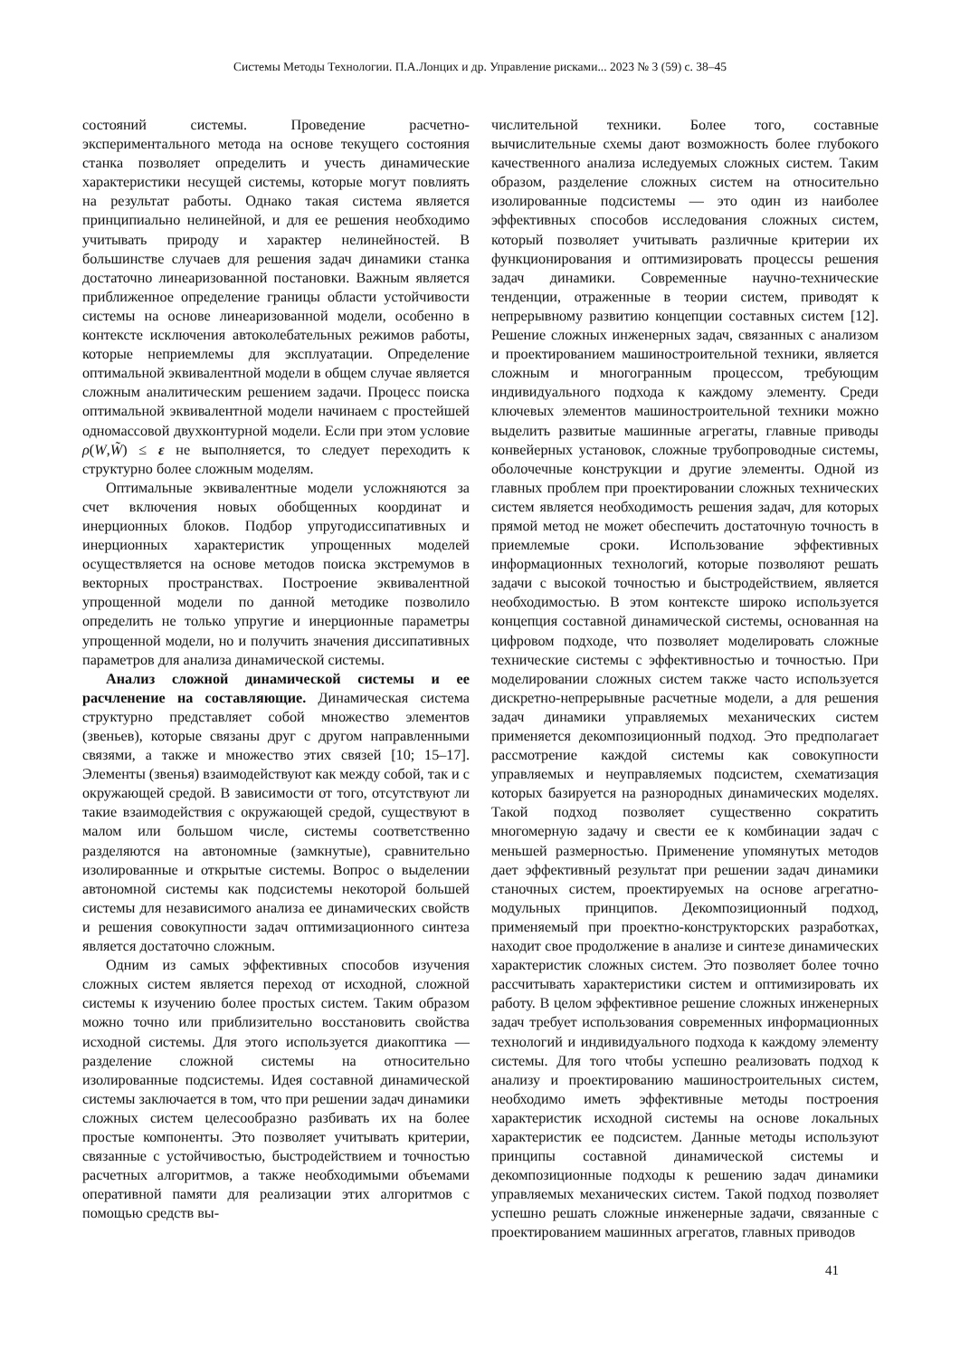Системы Методы Технологии. П.А.Лонцих и др. Управление рисками... 2023 № 3 (59) с. 38–45
состояний системы. Проведение расчетно-экспериментального метода на основе текущего состояния станка позволяет определить и учесть динамические характеристики несущей системы, которые могут повлиять на результат работы. Однако такая система является принципиально нелинейной, и для ее решения необходимо учитывать природу и характер нелинейностей. В большинстве случаев для решения задач динамики станка достаточно линеаризованной постановки. Важным является приближенное определение границы области устойчивости системы на основе линеаризованной модели, особенно в контексте исключения автоколебательных режимов работы, которые неприемлемы для эксплуатации. Определение оптимальной эквивалентной модели в общем случае является сложным аналитическим решением задачи. Процесс поиска оптимальной эквивалентной модели начинаем с простейшей одномассовой двухконтурной модели. Если при этом условие ρ(W,W̃) ≤ ε не выполняется, то следует переходить к структурно более сложным моделям.
Оптимальные эквивалентные модели усложняются за счет включения новых обобщенных координат и инерционных блоков. Подбор упругодиссипативных и инерционных характеристик упрощенных моделей осуществляется на основе методов поиска экстремумов в векторных пространствах. Построение эквивалентной упрощенной модели по данной методике позволило определить не только упругие и инерционные параметры упрощенной модели, но и получить значения диссипативных параметров для анализа динамической системы.
Анализ сложной динамической системы и ее расчленение на составляющие. Динамическая система структурно представляет собой множество элементов (звеньев), которые связаны друг с другом направленными связями, а также и множество этих связей [10; 15–17]. Элементы (звенья) взаимодействуют как между собой, так и с окружающей средой. В зависимости от того, отсутствуют ли такие взаимодействия с окружающей средой, существуют в малом или большом числе, системы соответственно разделяются на автономные (замкнутые), сравнительно изолированные и открытые системы. Вопрос о выделении автономной системы как подсистемы некоторой большей системы для независимого анализа ее динамических свойств и решения совокупности задач оптимизационного синтеза является достаточно сложным.
Одним из самых эффективных способов изучения сложных систем является переход от исходной, сложной системы к изучению более простых систем. Таким образом можно точно или приблизительно восстановить свойства исходной системы. Для этого используется диакоптика — разделение сложной системы на относительно изолированные подсистемы. Идея составной динамической системы заключается в том, что при решении задач динамики сложных систем целесообразно разбивать их на более простые компоненты. Это позволяет учитывать критерии, связанные с устойчивостью, быстродействием и точностью расчетных алгоритмов, а также необходимыми объемами оперативной памяти для реализации этих алгоритмов с помощью средств вы-
числительной техники. Более того, составные вычислительные схемы дают возможность более глубокого качественного анализа иследуемых сложных систем. Таким образом, разделение сложных систем на относительно изолированные подсистемы — это один из наиболее эффективных способов исследования сложных систем, который позволяет учитывать различные критерии их функционирования и оптимизировать процессы решения задач динамики. Современные научно-технические тенденции, отраженные в теории систем, приводят к непрерывному развитию концепции составных систем [12]. Решение сложных инженерных задач, связанных с анализом и проектированием машиностроительной техники, является сложным и многогранным процессом, требующим индивидуального подхода к каждому элементу. Среди ключевых элементов машиностроительной техники можно выделить развитые машинные агрегаты, главные приводы конвейерных установок, сложные трубопроводные системы, оболочечные конструкции и другие элементы. Одной из главных проблем при проектировании сложных технических систем является необходимость решения задач, для которых прямой метод не может обеспечить достаточную точность в приемлемые сроки. Использование эффективных информационных технологий, которые позволяют решать задачи с высокой точностью и быстродействием, является необходимостью. В этом контексте широко используется концепция составной динамической системы, основанная на цифровом подходе, что позволяет моделировать сложные технические системы с эффективностью и точностью. При моделировании сложных систем также часто используется дискретно-непрерывные расчетные модели, а для решения задач динамики управляемых механических систем применяется декомпозиционный подход. Это предполагает рассмотрение каждой системы как совокупности управляемых и неуправляемых подсистем, схематизация которых базируется на разнородных динамических моделях. Такой подход позволяет существенно сократить многомерную задачу и свести ее к комбинации задач с меньшей размерностью. Применение упомянутых методов дает эффективный результат при решении задач динамики станочных систем, проектируемых на основе агрегатно-модульных принципов. Декомпозиционный подход, применяемый при проектно-конструкторских разработках, находит свое продолжение в анализе и синтезе динамических характеристик сложных систем. Это позволяет более точно рассчитывать характеристики систем и оптимизировать их работу. В целом эффективное решение сложных инженерных задач требует использования современных информационных технологий и индивидуального подхода к каждому элементу системы. Для того чтобы успешно реализовать подход к анализу и проектированию машиностроительных систем, необходимо иметь эффективные методы построения характеристик исходной системы на основе локальных характеристик ее подсистем. Данные методы используют принципы составной динамической системы и декомпозиционные подходы к решению задач динамики управляемых механических систем. Такой подход позволяет успешно решать сложные инженерные задачи, связанные с проектированием машинных агрегатов, главных приводов
41